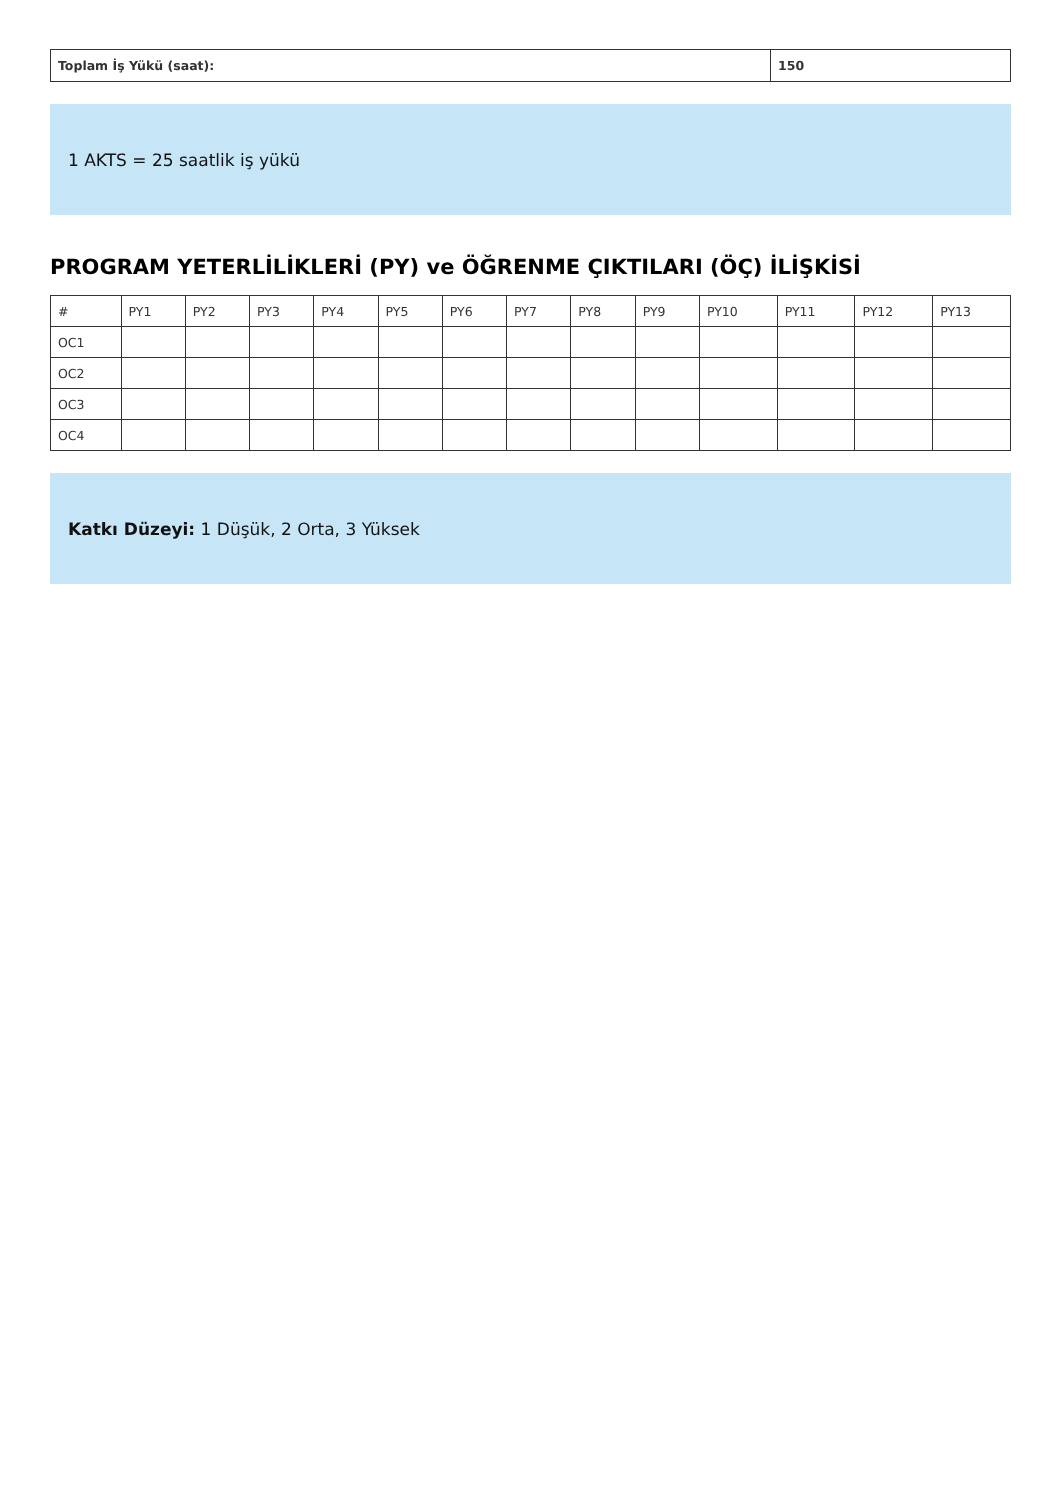| Toplam İş Yükü (saat): | 150 |
1 AKTS = 25 saatlik iş yükü
PROGRAM YETERLİLİKLERİ (PY) ve ÖĞRENME ÇIKTILARI (ÖÇ) İLİŞKİSİ
| # | PY1 | PY2 | PY3 | PY4 | PY5 | PY6 | PY7 | PY8 | PY9 | PY10 | PY11 | PY12 | PY13 |
| --- | --- | --- | --- | --- | --- | --- | --- | --- | --- | --- | --- | --- | --- |
| OC1 | | | | | | | | | | | | | |
| OC2 | | | | | | | | | | | | | |
| OC3 | | | | | | | | | | | | | |
| OC4 | | | | | | | | | | | | | |
Katkı Düzeyi: 1 Düşük, 2 Orta, 3 Yüksek